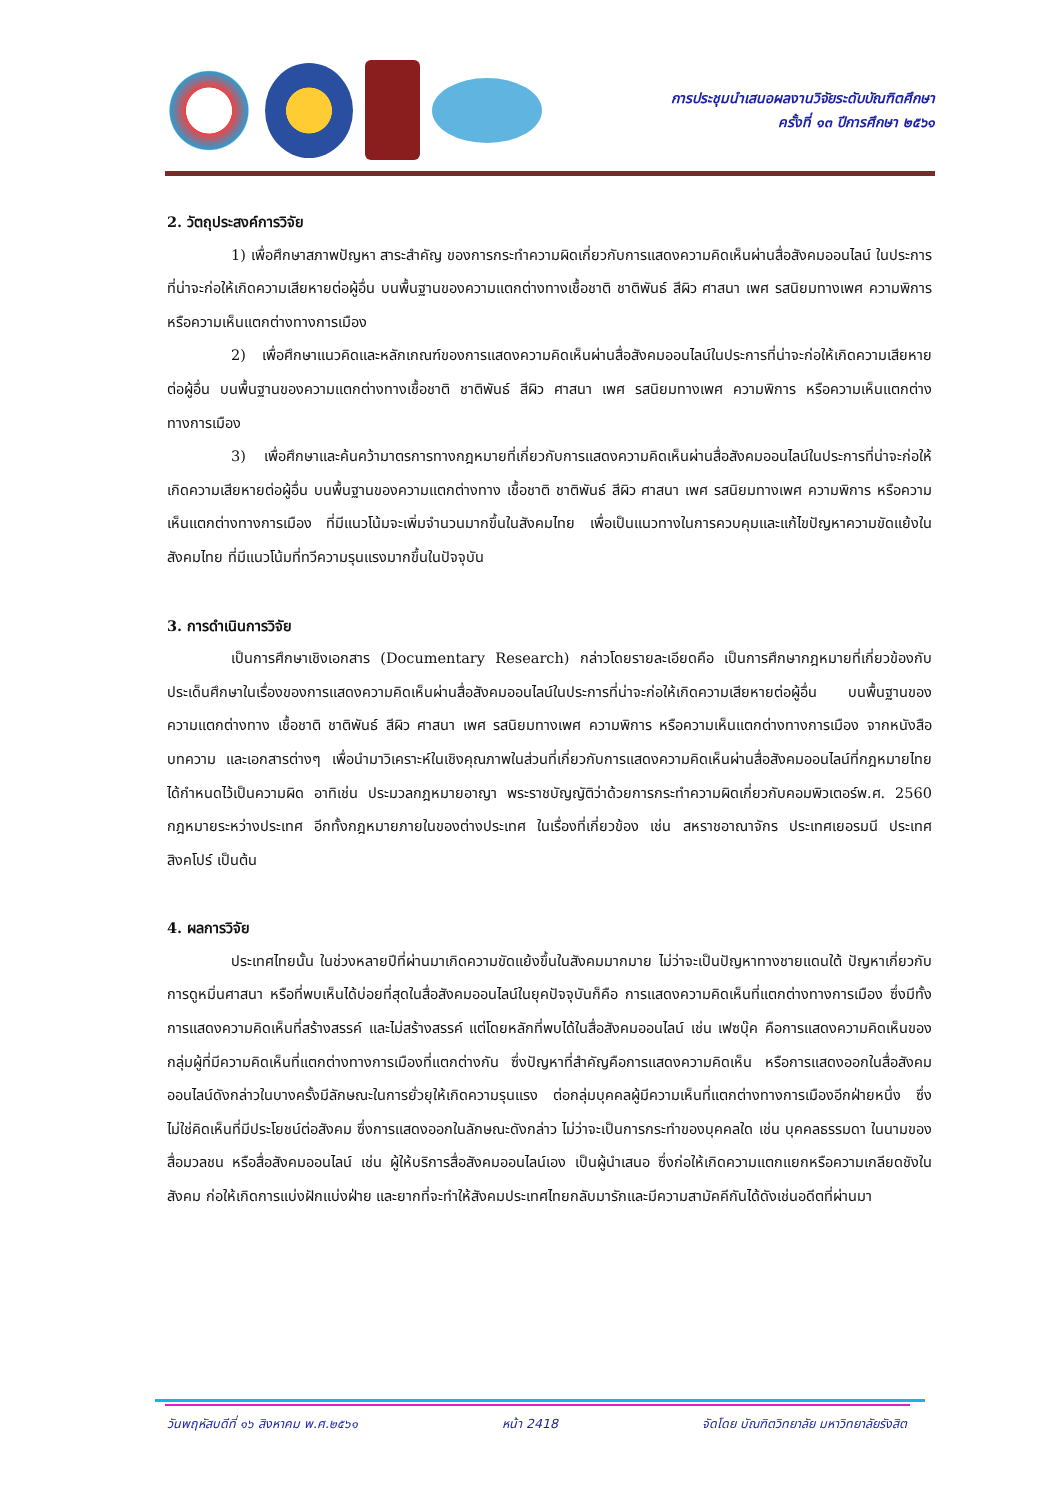การประชุมนำเสนอผลงานวิจัยระดับบัณฑิตศึกษา
ครั้งที่ ๑๓ ปีการศึกษา ๒๕๖๑
2. วัตถุประสงค์การวิจัย
1) เพื่อศึกษาสภาพปัญหา สาระสำคัญ ของการกระทำความผิดเกี่ยวกับการแสดงความคิดเห็นผ่านสื่อสังคมออนไลน์ ในประการที่น่าจะก่อให้เกิดความเสียหายต่อผู้อื่น บนพื้นฐานของความแตกต่างทางเชื้อชาติ ชาติพันธ์ สีผิว ศาสนา เพศ รสนิยมทางเพศ ความพิการ หรือความเห็นแตกต่างทางการเมือง
2) เพื่อศึกษาแนวคิดและหลักเกณฑ์ของการแสดงความคิดเห็นผ่านสื่อสังคมออนไลน์ในประการที่น่าจะก่อให้เกิดความเสียหายต่อผู้อื่น บนพื้นฐานของความแตกต่างทางเชื้อชาติ ชาติพันธ์ สีผิว ศาสนา เพศ รสนิยมทางเพศ ความพิการ หรือความเห็นแตกต่างทางการเมือง
3) เพื่อศึกษาและค้นคว้ามาตรการทางกฎหมายที่เกี่ยวกับการแสดงความคิดเห็นผ่านสื่อสังคมออนไลน์ในประการที่น่าจะก่อให้เกิดความเสียหายต่อผู้อื่น บนพื้นฐานของความแตกต่างทาง เชื้อชาติ ชาติพันธ์ สีผิว ศาสนา เพศ รสนิยมทางเพศ ความพิการ หรือความเห็นแตกต่างทางการเมือง ที่มีแนวโน้มจะเพิ่มจำนวนมากขึ้นในสังคมไทย เพื่อเป็นแนวทางในการควบคุมและแก้ไขปัญหาความขัดแย้งในสังคมไทย ที่มีแนวโน้มที่ทวีความรุนแรงมากขึ้นในปัจจุบัน
3. การดำเนินการวิจัย
เป็นการศึกษาเชิงเอกสาร (Documentary Research) กล่าวโดยรายละเอียดคือ เป็นการศึกษากฎหมายที่เกี่ยวข้องกับประเด็นศึกษาในเรื่องของการแสดงความคิดเห็นผ่านสื่อสังคมออนไลน์ในประการที่น่าจะก่อให้เกิดความเสียหายต่อผู้อื่น บนพื้นฐานของความแตกต่างทาง เชื้อชาติ ชาติพันธ์ สีผิว ศาสนา เพศ รสนิยมทางเพศ ความพิการ หรือความเห็นแตกต่างทางการเมือง จากหนังสือ บทความ และเอกสารต่างๆ เพื่อนำมาวิเคราะห์ในเชิงคุณภาพในส่วนที่เกี่ยวกับการแสดงความคิดเห็นผ่านสื่อสังคมออนไลน์ที่กฎหมายไทยได้กำหนดไว้เป็นความผิด อาทิเช่น ประมวลกฎหมายอาญา พระราชบัญญัติว่าด้วยการกระทำความผิดเกี่ยวกับคอมพิวเตอร์พ.ศ. 2560 กฎหมายระหว่างประเทศ อีกทั้งกฎหมายภายในของต่างประเทศ ในเรื่องที่เกี่ยวข้อง เช่น สหราชอาณาจักร ประเทศเยอรมนี ประเทศสิงคโปร์ เป็นต้น
4. ผลการวิจัย
ประเทศไทยนั้น ในช่วงหลายปีที่ผ่านมาเกิดความขัดแย้งขึ้นในสังคมมากมาย ไม่ว่าจะเป็นปัญหาทางชายแดนใต้ ปัญหาเกี่ยวกับการดูหมิ่นศาสนา หรือที่พบเห็นได้บ่อยที่สุดในสื่อสังคมออนไลน์ในยุคปัจจุบันก็คือ การแสดงความคิดเห็นที่แตกต่างทางการเมือง ซึ่งมีทั้งการแสดงความคิดเห็นที่สร้างสรรค์ และไม่สร้างสรรค์ แต่โดยหลักที่พบได้ในสื่อสังคมออนไลน์ เช่น เฟซบุ๊ค คือการแสดงความคิดเห็นของกลุ่มผู้ที่มีความคิดเห็นที่แตกต่างทางการเมืองที่แตกต่างกัน ซึ่งปัญหาที่สำคัญคือการแสดงความคิดเห็น หรือการแสดงออกในสื่อสังคมออนไลน์ดังกล่าวในบางครั้งมีลักษณะในการยั่วยุให้เกิดความรุนแรง ต่อกลุ่มบุคคลผู้มีความเห็นที่แตกต่างทางการเมืองอีกฝ่ายหนึ่ง ซึ่งไม่ใช่คิดเห็นที่มีประโยชน์ต่อสังคม ซึ่งการแสดงออกในลักษณะดังกล่าว ไม่ว่าจะเป็นการกระทำของบุคคลใด เช่น บุคคลธรรมดา ในนามของสื่อมวลชน หรือสื่อสังคมออนไลน์ เช่น ผู้ให้บริการสื่อสังคมออนไลน์เอง เป็นผู้นำเสนอ ซึ่งก่อให้เกิดความแตกแยกหรือความเกลียดชังในสังคม ก่อให้เกิดการแบ่งฝักแบ่งฝ่าย และยากที่จะทำให้สังคมประเทศไทยกลับมารักและมีความสามัคคีกันได้ดังเช่นอดีตที่ผ่านมา
วันพฤหัสบดีที่ ๑๖ สิงหาคม พ.ศ.๒๕๖๑ หน้า 2418 จัดโดย บัณฑิตวิทยาลัย มหาวิทยาลัยรังสิต